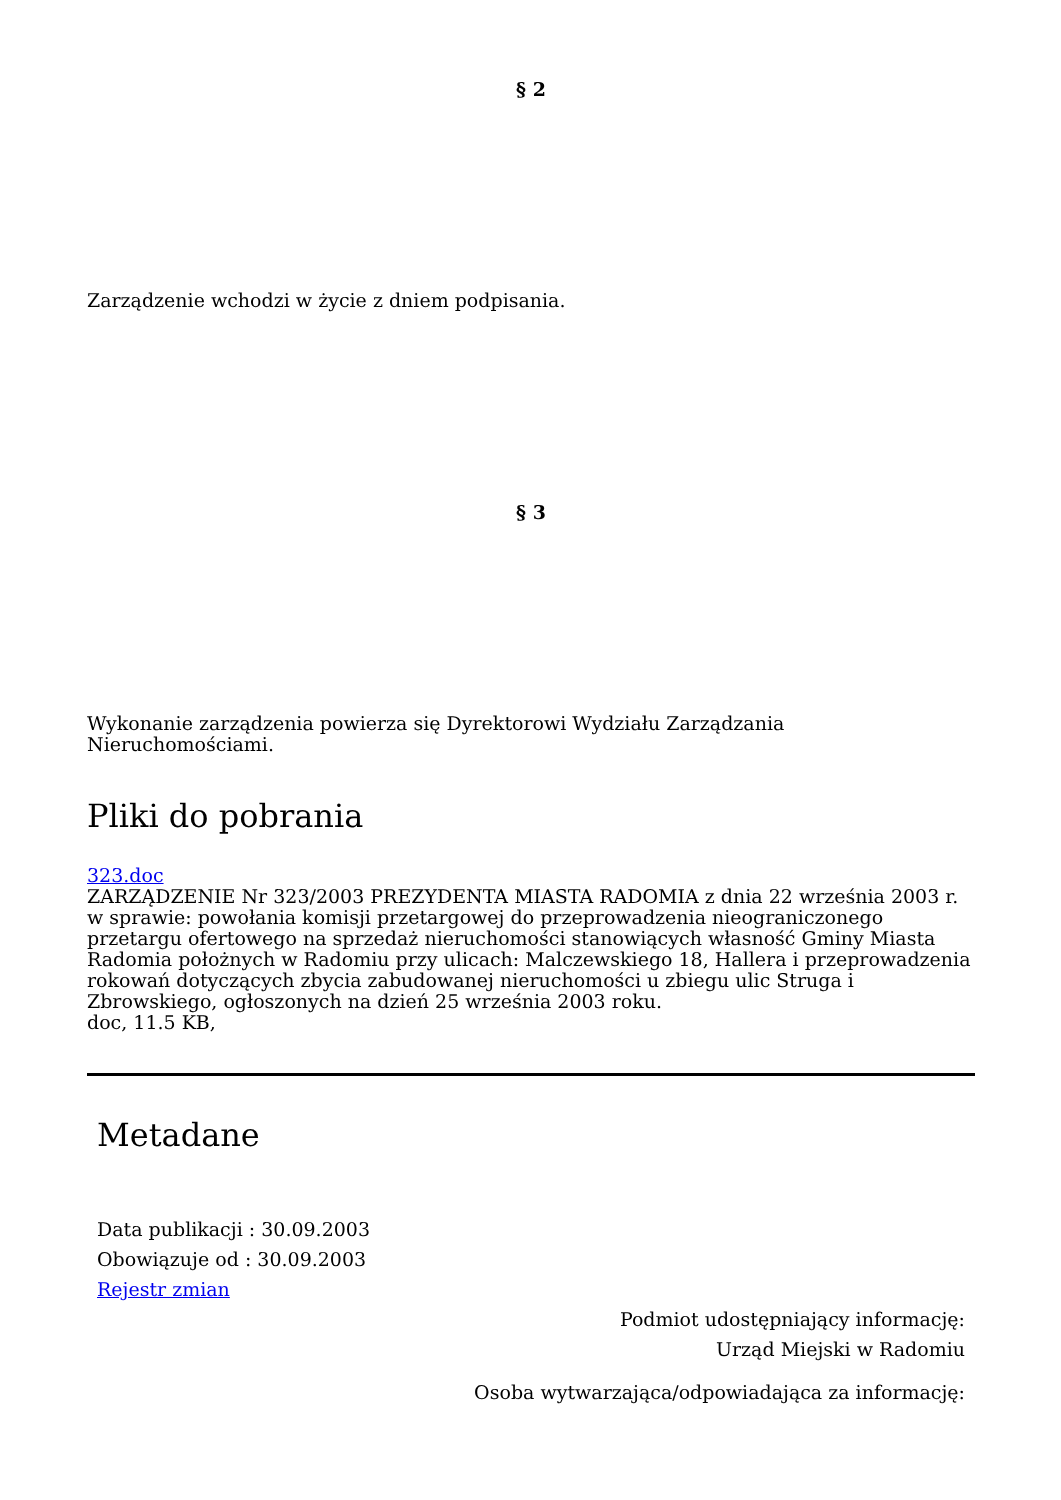§ 2
Zarządzenie wchodzi w życie z dniem podpisania.
§ 3
Wykonanie zarządzenia powierza się Dyrektorowi Wydziału Zarządzania
Nieruchomościami.
Pliki do pobrania
323.doc
ZARZĄDZENIE Nr 323/2003 PREZYDENTA MIASTA RADOMIA z dnia 22 września 2003 r. w sprawie: powołania komisji przetargowej do przeprowadzenia nieograniczonego przetargu ofertowego na sprzedaż nieruchomości stanowiących własność Gminy Miasta Radomia położnych w Radomiu przy ulicach: Malczewskiego 18, Hallera i przeprowadzenia rokowań dotyczących zbycia zabudowanej nieruchomości u zbiegu ulic Struga i Zbrowskiego, ogłoszonych na dzień 25 września 2003 roku.
doc, 11.5 KB,
Metadane
Data publikacji : 30.09.2003
Obowiązuje od : 30.09.2003
Rejestr zmian
Podmiot udostępniający informację:
Urząd Miejski w Radomiu
Osoba wytwarzająca/odpowiadająca za informację: